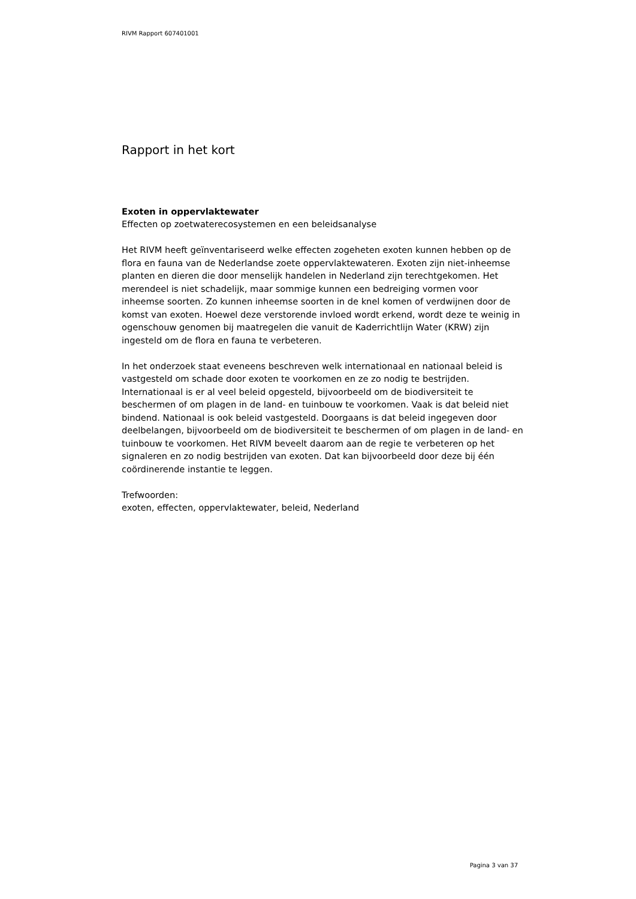RIVM Rapport 607401001
Rapport in het kort
Exoten in oppervlaktewater
Effecten op zoetwaterecosystemen en een beleidsanalyse
Het RIVM heeft geïnventariseerd welke effecten zogeheten exoten kunnen hebben op de flora en fauna van de Nederlandse zoete oppervlaktewateren. Exoten zijn niet-inheemse planten en dieren die door menselijk handelen in Nederland zijn terechtgekomen. Het merendeel is niet schadelijk, maar sommige kunnen een bedreiging vormen voor inheemse soorten. Zo kunnen inheemse soorten in de knel komen of verdwijnen door de komst van exoten. Hoewel deze verstorende invloed wordt erkend, wordt deze te weinig in ogenschouw genomen bij maatregelen die vanuit de Kaderrichtlijn Water (KRW) zijn ingesteld om de flora en fauna te verbeteren.
In het onderzoek staat eveneens beschreven welk internationaal en nationaal beleid is vastgesteld om schade door exoten te voorkomen en ze zo nodig te bestrijden. Internationaal is er al veel beleid opgesteld, bijvoorbeeld om de biodiversiteit te beschermen of om plagen in de land- en tuinbouw te voorkomen. Vaak is dat beleid niet bindend. Nationaal is ook beleid vastgesteld. Doorgaans is dat beleid ingegeven door deelbelangen, bijvoorbeeld om de biodiversiteit te beschermen of om plagen in de land- en tuinbouw te voorkomen. Het RIVM beveelt daarom aan de regie te verbeteren op het signaleren en zo nodig bestrijden van exoten. Dat kan bijvoorbeeld door deze bij één coördinerende instantie te leggen.
Trefwoorden:
exoten, effecten, oppervlaktewater, beleid, Nederland
Pagina 3 van 37